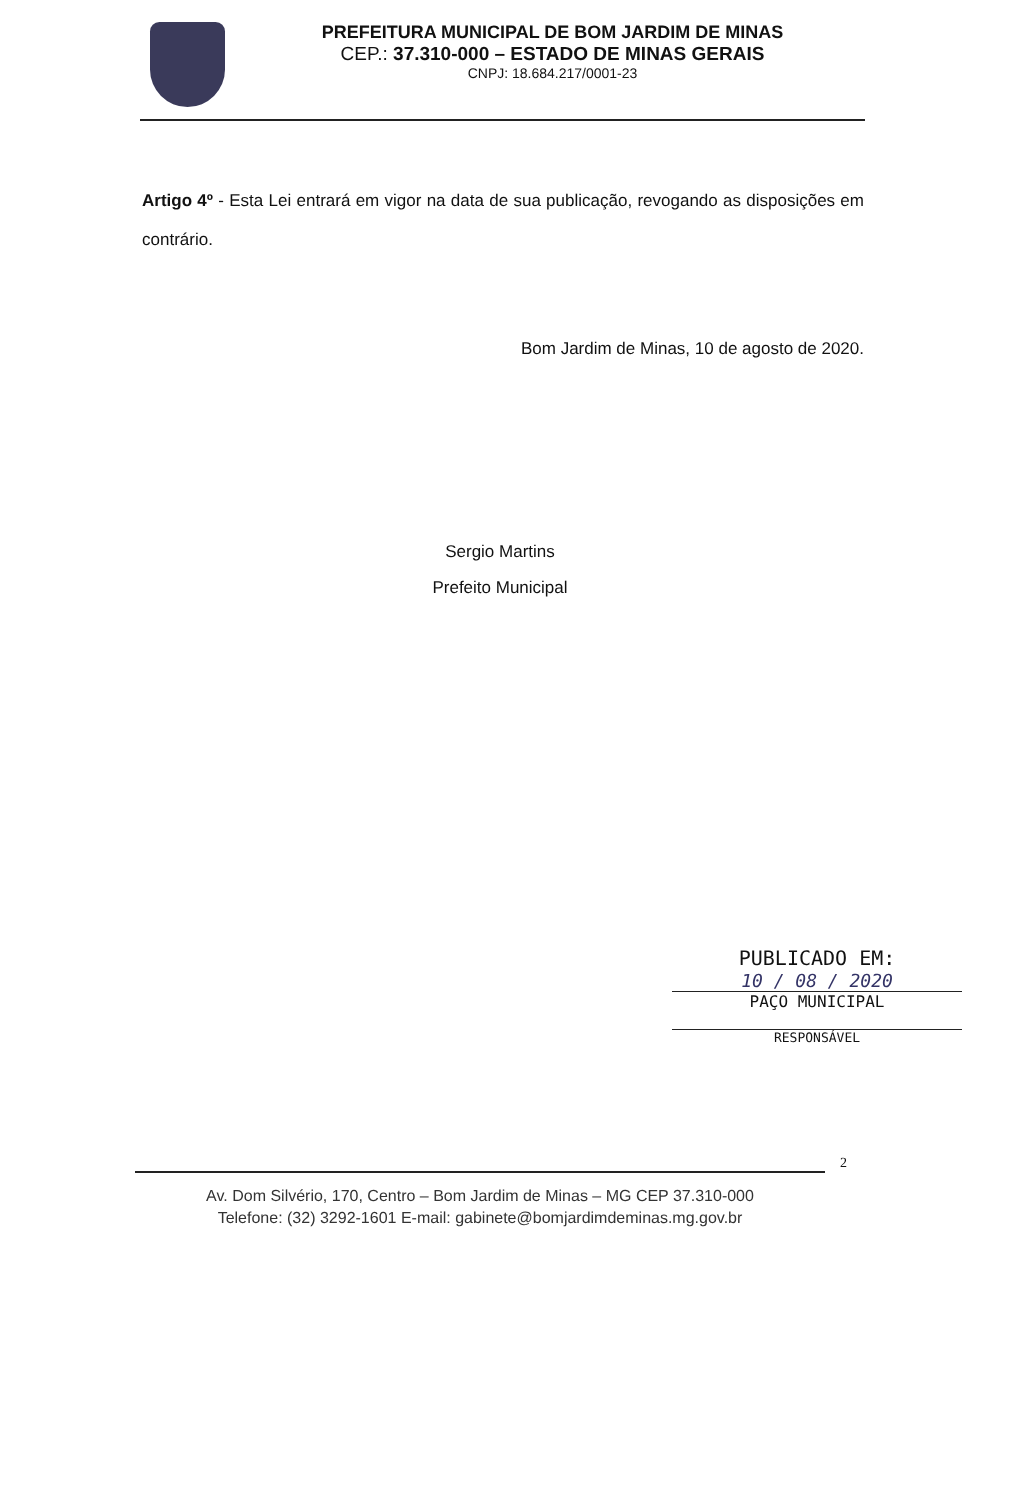PREFEITURA MUNICIPAL DE BOM JARDIM DE MINAS
CEP.: 37.310-000 – ESTADO DE MINAS GERAIS
CNPJ: 18.684.217/0001-23
Artigo 4º - Esta Lei entrará em vigor na data de sua publicação, revogando as disposições em contrário.
Bom Jardim de Minas, 10 de agosto de 2020.
Sergio Martins
Prefeito Municipal
PUBLICADO EM:
10 / 08 / 2020
PAÇO MUNICIPAL
RESPONSÁVEL
2
Av. Dom Silvério, 170, Centro – Bom Jardim de Minas – MG CEP 37.310-000
Telefone: (32) 3292-1601 E-mail: gabinete@bomjardimdeminas.mg.gov.br